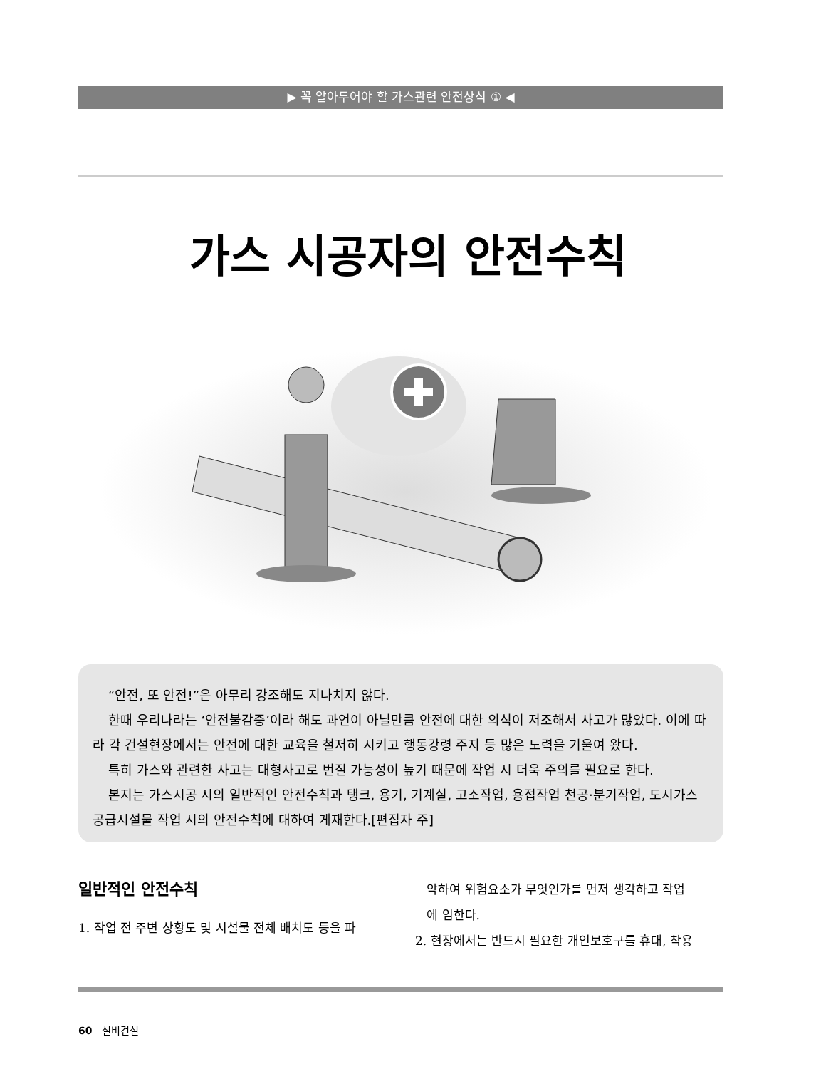▶ 꼭 알아두어야 할 가스관련 안전상식 ① ◀
가스 시공자의 안전수칙
“안전, 또 안전!”은 아무리 강조해도 지나치지 않다.
한때 우리나라는 ‘안전불감증’이라 해도 과언이 아닐만큼 안전에 대한 의식이 저조해서 사고가 많았다. 이에 따라 각 건설현장에서는 안전에 대한 교육을 철저히 시키고 행동강령 주지 등 많은 노력을 기울여 왔다.
특히 가스와 관련한 사고는 대형사고로 번질 가능성이 높기 때문에 작업 시 더욱 주의를 필요로 한다.
본지는 가스시공 시의 일반적인 안전수칙과 탱크, 용기, 기계실, 고소작업, 용접작업 천공·분기작업, 도시가스 공급시설물 작업 시의 안전수칙에 대하여 게재한다.[편집자 주]
일반적인 안전수칙
1. 작업 전 주변 상황도 및 시설물 전체 배치도 등을 파
악하여 위험요소가 무엇인가를 먼저 생각하고 작업
에 임한다.
2. 현장에서는 반드시 필요한 개인보호구를 휴대, 착용
60 설비건설